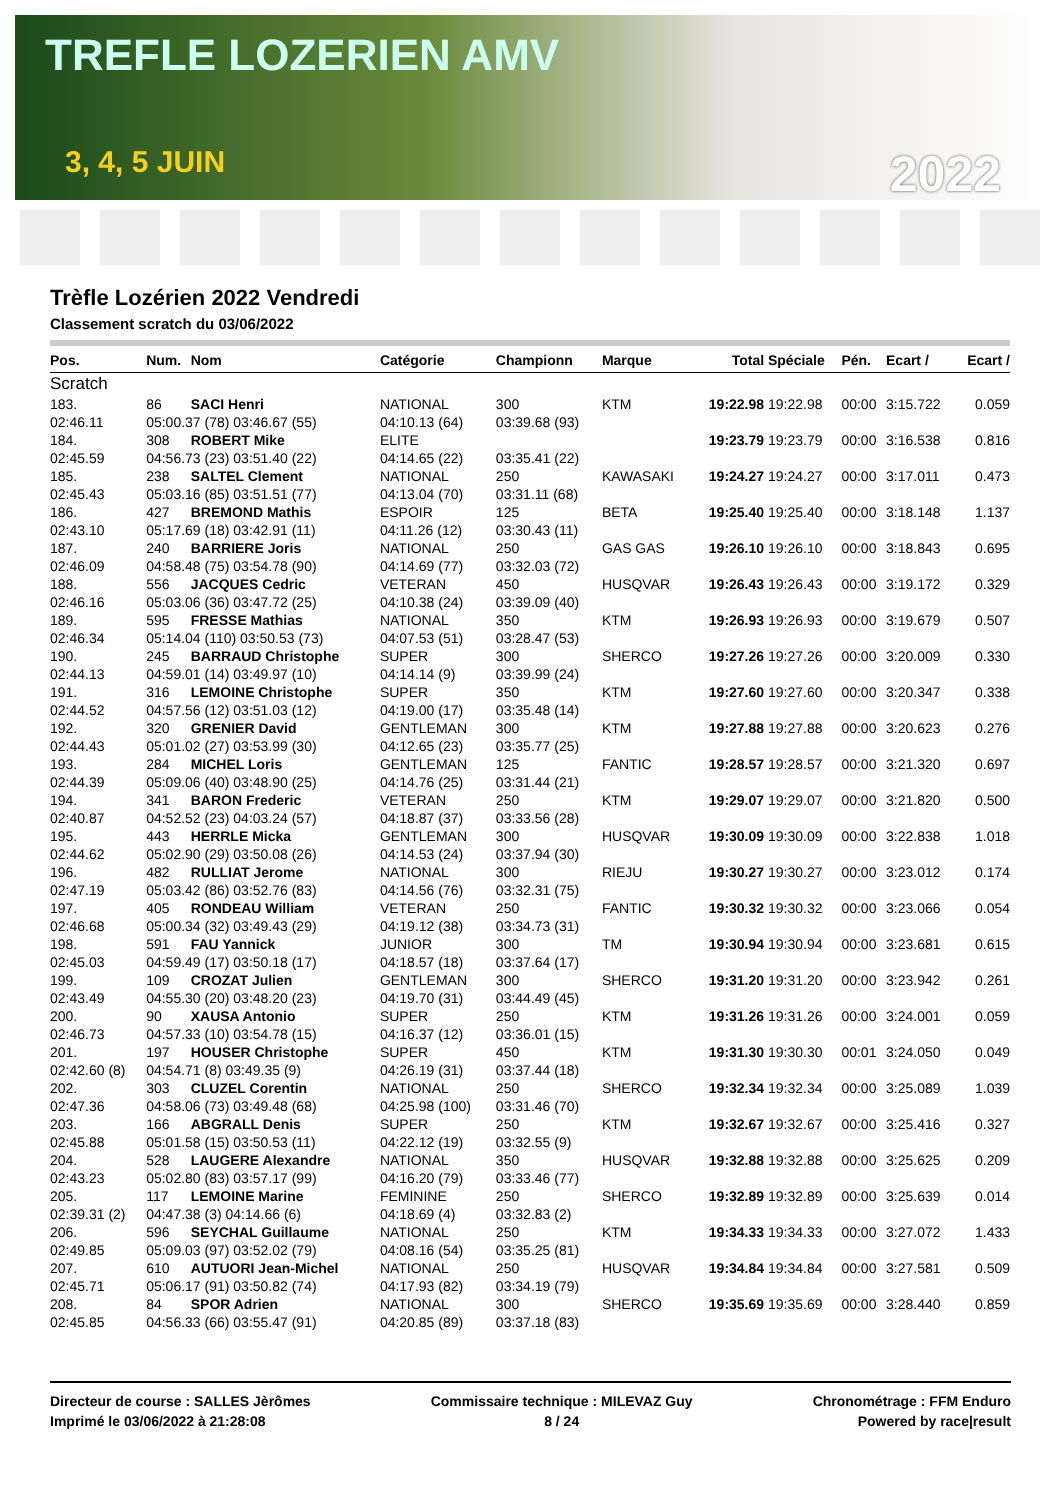TREFLE LOZERIEN AMV
3, 4, 5 JUIN 2022
Trèfle Lozérien 2022 Vendredi
Classement scratch du 03/06/2022
| Pos. | Num. | Nom | Catégorie | Championn | Marque | Total | Spéciale | Pén. | Ecart / | Ecart / |
| --- | --- | --- | --- | --- | --- | --- | --- | --- | --- | --- |
| Scratch | | | | | | | | | | |
| 183. | 86 | SACI Henri | NATIONAL | 300 | KTM | 19:22.98 | 19:22.98 | 00:00 | 3:15.722 | 0.059 |
| 02:46.11 | 05:00.37 (78) 03:46.67 (55) | | 04:10.13 (64) | 03:39.68 (93) | | | | | | |
| 184. | 308 | ROBERT Mike | ELITE | | | 19:23.79 | 19:23.79 | 00:00 | 3:16.538 | 0.816 |
| 02:45.59 | 04:56.73 (23) 03:51.40 (22) | | 04:14.65 (22) | 03:35.41 (22) | | | | | | |
| 185. | 238 | SALTEL Clement | NATIONAL | 250 | KAWASAKI | 19:24.27 | 19:24.27 | 00:00 | 3:17.011 | 0.473 |
| 02:45.43 | 05:03.16 (85) 03:51.51 (77) | | 04:13.04 (70) | 03:31.11 (68) | | | | | | |
| 186. | 427 | BREMOND Mathis | ESPOIR | 125 | BETA | 19:25.40 | 19:25.40 | 00:00 | 3:18.148 | 1.137 |
| 02:43.10 | 05:17.69 (18) 03:42.91 (11) | | 04:11.26 (12) | 03:30.43 (11) | | | | | | |
| 187. | 240 | BARRIERE Joris | NATIONAL | 250 | GAS GAS | 19:26.10 | 19:26.10 | 00:00 | 3:18.843 | 0.695 |
| 02:46.09 | 04:58.48 (75) 03:54.78 (90) | | 04:14.69 (77) | 03:32.03 (72) | | | | | | |
| 188. | 556 | JACQUES Cedric | VETERAN | 450 | HUSQVAR | 19:26.43 | 19:26.43 | 00:00 | 3:19.172 | 0.329 |
| 02:46.16 | 05:03.06 (36) 03:47.72 (25) | | 04:10.38 (24) | 03:39.09 (40) | | | | | | |
| 189. | 595 | FRESSE Mathias | NATIONAL | 350 | KTM | 19:26.93 | 19:26.93 | 00:00 | 3:19.679 | 0.507 |
| 02:46.34 | 05:14.04 (110) 03:50.53 (73) | | 04:07.53 (51) | 03:28.47 (53) | | | | | | |
| 190. | 245 | BARRAUD Christophe | SUPER | 300 | SHERCO | 19:27.26 | 19:27.26 | 00:00 | 3:20.009 | 0.330 |
| 02:44.13 | 04:59.01 (14) 03:49.97 (10) | | 04:14.14 (9) | 03:39.99 (24) | | | | | | |
| 191. | 316 | LEMOINE Christophe | SUPER | 350 | KTM | 19:27.60 | 19:27.60 | 00:00 | 3:20.347 | 0.338 |
| 02:44.52 | 04:57.56 (12) 03:51.03 (12) | | 04:19.00 (17) | 03:35.48 (14) | | | | | | |
| 192. | 320 | GRENIER David | GENTLEMAN | 300 | KTM | 19:27.88 | 19:27.88 | 00:00 | 3:20.623 | 0.276 |
| 02:44.43 | 05:01.02 (27) 03:53.99 (30) | | 04:12.65 (23) | 03:35.77 (25) | | | | | | |
| 193. | 284 | MICHEL Loris | GENTLEMAN | 125 | FANTIC | 19:28.57 | 19:28.57 | 00:00 | 3:21.320 | 0.697 |
| 02:44.39 | 05:09.06 (40) 03:48.90 (25) | | 04:14.76 (25) | 03:31.44 (21) | | | | | | |
| 194. | 341 | BARON Frederic | VETERAN | 250 | KTM | 19:29.07 | 19:29.07 | 00:00 | 3:21.820 | 0.500 |
| 02:40.87 | 04:52.52 (23) 04:03.24 (57) | | 04:18.87 (37) | 03:33.56 (28) | | | | | | |
| 195. | 443 | HERRLE Micka | GENTLEMAN | 300 | HUSQVAR | 19:30.09 | 19:30.09 | 00:00 | 3:22.838 | 1.018 |
| 02:44.62 | 05:02.90 (29) 03:50.08 (26) | | 04:14.53 (24) | 03:37.94 (30) | | | | | | |
| 196. | 482 | RULLIAT Jerome | NATIONAL | 300 | RIEJU | 19:30.27 | 19:30.27 | 00:00 | 3:23.012 | 0.174 |
| 02:47.19 | 05:03.42 (86) 03:52.76 (83) | | 04:14.56 (76) | 03:32.31 (75) | | | | | | |
| 197. | 405 | RONDEAU William | VETERAN | 250 | FANTIC | 19:30.32 | 19:30.32 | 00:00 | 3:23.066 | 0.054 |
| 02:46.68 | 05:00.34 (32) 03:49.43 (29) | | 04:19.12 (38) | 03:34.73 (31) | | | | | | |
| 198. | 591 | FAU Yannick | JUNIOR | 300 | TM | 19:30.94 | 19:30.94 | 00:00 | 3:23.681 | 0.615 |
| 02:45.03 | 04:59.49 (17) 03:50.18 (17) | | 04:18.57 (18) | 03:37.64 (17) | | | | | | |
| 199. | 109 | CROZAT Julien | GENTLEMAN | 300 | SHERCO | 19:31.20 | 19:31.20 | 00:00 | 3:23.942 | 0.261 |
| 02:43.49 | 04:55.30 (20) 03:48.20 (23) | | 04:19.70 (31) | 03:44.49 (45) | | | | | | |
| 200. | 90 | XAUSA Antonio | SUPER | 250 | KTM | 19:31.26 | 19:31.26 | 00:00 | 3:24.001 | 0.059 |
| 02:46.73 | 04:57.33 (10) 03:54.78 (15) | | 04:16.37 (12) | 03:36.01 (15) | | | | | | |
| 201. | 197 | HOUSER Christophe | SUPER | 450 | KTM | 19:31.30 | 19:30.30 | 00:01 | 3:24.050 | 0.049 |
| 02:42.60 (8) | 04:54.71 (8) 03:49.35 (9) | | 04:26.19 (31) | 03:37.44 (18) | | | | | | |
| 202. | 303 | CLUZEL Corentin | NATIONAL | 250 | SHERCO | 19:32.34 | 19:32.34 | 00:00 | 3:25.089 | 1.039 |
| 02:47.36 | 04:58.06 (73) 03:49.48 (68) | | 04:25.98 (100) | 03:31.46 (70) | | | | | | |
| 203. | 166 | ABGRALL Denis | SUPER | 250 | KTM | 19:32.67 | 19:32.67 | 00:00 | 3:25.416 | 0.327 |
| 02:45.88 | 05:01.58 (15) 03:50.53 (11) | | 04:22.12 (19) | 03:32.55 (9) | | | | | | |
| 204. | 528 | LAUGERE Alexandre | NATIONAL | 350 | HUSQVAR | 19:32.88 | 19:32.88 | 00:00 | 3:25.625 | 0.209 |
| 02:43.23 | 05:02.80 (83) 03:57.17 (99) | | 04:16.20 (79) | 03:33.46 (77) | | | | | | |
| 205. | 117 | LEMOINE Marine | FEMININE | 250 | SHERCO | 19:32.89 | 19:32.89 | 00:00 | 3:25.639 | 0.014 |
| 02:39.31 (2) | 04:47.38 (3) 04:14.66 (6) | | 04:18.69 (4) | 03:32.83 (2) | | | | | | |
| 206. | 596 | SEYCHAL Guillaume | NATIONAL | 250 | KTM | 19:34.33 | 19:34.33 | 00:00 | 3:27.072 | 1.433 |
| 02:49.85 | 05:09.03 (97) 03:52.02 (79) | | 04:08.16 (54) | 03:35.25 (81) | | | | | | |
| 207. | 610 | AUTUORI Jean-Michel | NATIONAL | 250 | HUSQVAR | 19:34.84 | 19:34.84 | 00:00 | 3:27.581 | 0.509 |
| 02:45.71 | 05:06.17 (91) 03:50.82 (74) | | 04:17.93 (82) | 03:34.19 (79) | | | | | | |
| 208. | 84 | SPOR Adrien | NATIONAL | 300 | SHERCO | 19:35.69 | 19:35.69 | 00:00 | 3:28.440 | 0.859 |
| 02:45.85 | 04:56.33 (66) 03:55.47 (91) | | 04:20.85 (89) | 03:37.18 (83) | | | | | | |
Directeur de course : SALLES Jèrômes
Imprimé le 03/06/2022 à 21:28:08
Commissaire technique : MILEVAZ Guy
8 / 24
Chronométrage : FFM Enduro
Powered by race|result